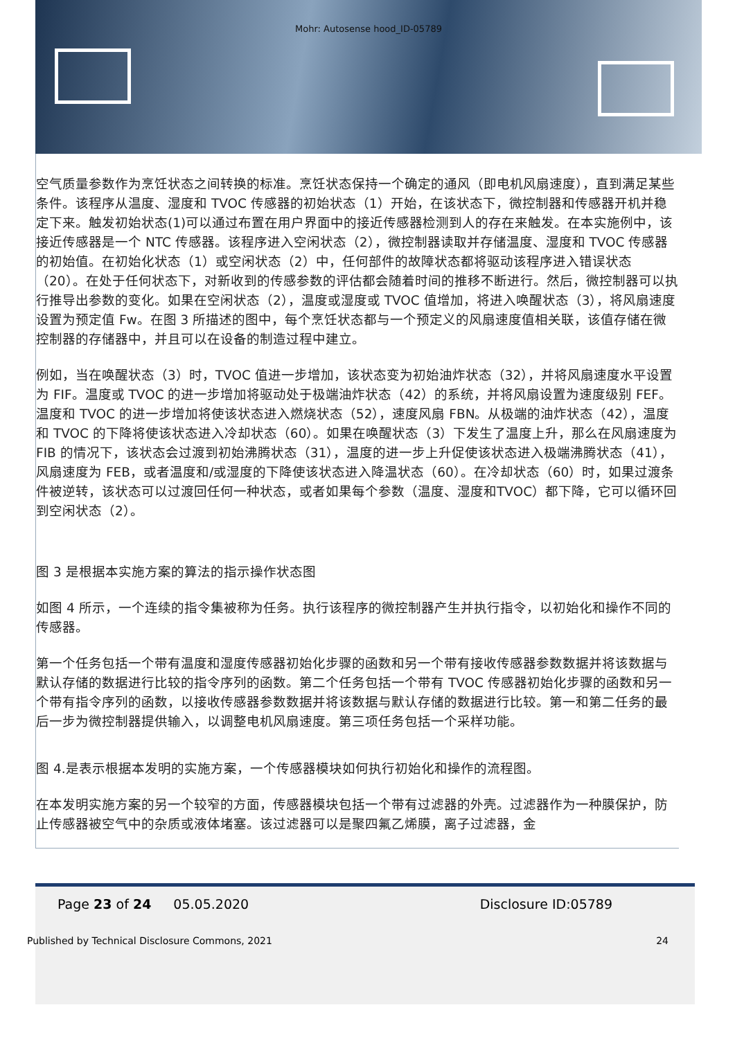Mohr: Autosense hood_ID-05789
空气质量参数作为烹饪状态之间转换的标准。烹饪状态保持一个确定的通风（即电机风扇速度），直到满足某些条件。该程序从温度、湿度和 TVOC 传感器的初始状态（1）开始，在该状态下，微控制器和传感器开机并稳定下来。触发初始状态(1)可以通过布置在用户界面中的接近传感器检测到人的存在来触发。在本实施例中，该接近传感器是一个 NTC 传感器。该程序进入空闲状态（2），微控制器读取并存储温度、湿度和 TVOC 传感器的初始值。在初始化状态（1）或空闲状态（2）中，任何部件的故障状态都将驱动该程序进入错误状态（20）。在处于任何状态下，对新收到的传感参数的评估都会随着时间的推移不断进行。然后，微控制器可以执行推导出参数的变化。如果在空闲状态（2），温度或湿度或 TVOC 值增加，将进入唤醒状态（3），将风扇速度设置为预定值 Fw。在图 3 所描述的图中，每个烹饪状态都与一个预定义的风扇速度值相关联，该值存储在微控制器的存储器中，并且可以在设备的制造过程中建立。
例如，当在唤醒状态（3）时，TVOC 值进一步增加，该状态变为初始油炸状态（32），并将风扇速度水平设置为 FIF。温度或 TVOC 的进一步增加将驱动处于极端油炸状态（42）的系统，并将风扇设置为速度级别 FEF。温度和 TVOC 的进一步增加将使该状态进入燃烧状态（52），速度风扇 FBN。从极端的油炸状态（42），温度和 TVOC 的下降将使该状态进入冷却状态（60）。如果在唤醒状态（3）下发生了温度上升，那么在风扇速度为 FIB 的情况下，该状态会过渡到初始沸腾状态（31），温度的进一步上升促使该状态进入极端沸腾状态（41），风扇速度为 FEB，或者温度和/或湿度的下降使该状态进入降温状态（60）。在冷却状态（60）时，如果过渡条件被逆转，该状态可以过渡回任何一种状态，或者如果每个参数（温度、湿度和TVOC）都下降，它可以循环回到空闲状态（2）。
图 3 是根据本实施方案的算法的指示操作状态图
如图 4 所示，一个连续的指令集被称为任务。执行该程序的微控制器产生并执行指令，以初始化和操作不同的传感器。
第一个任务包括一个带有温度和湿度传感器初始化步骤的函数和另一个带有接收传感器参数数据并将该数据与默认存储的数据进行比较的指令序列的函数。第二个任务包括一个带有 TVOC 传感器初始化步骤的函数和另一个带有指令序列的函数，以接收传感器参数数据并将该数据与默认存储的数据进行比较。第一和第二任务的最后一步为微控制器提供输入，以调整电机风扇速度。第三项任务包括一个采样功能。
图 4.是表示根据本发明的实施方案，一个传感器模块如何执行初始化和操作的流程图。
在本发明实施方案的另一个较窄的方面，传感器模块包括一个带有过滤器的外壳。过滤器作为一种膜保护，防止传感器被空气中的杂质或液体堵塞。该过滤器可以是聚四氟乙烯膜，离子过滤器，金
Page 23 of 24 05.05.2020 Disclosure ID:05789
Published by Technical Disclosure Commons, 2021 24